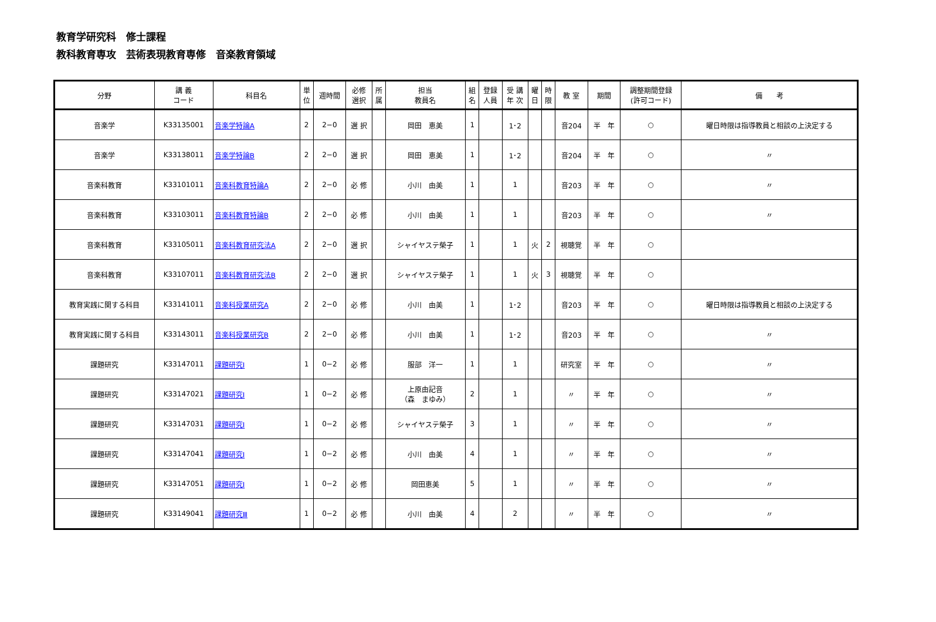教育学研究科　修士課程
教科教育専攻　芸術表現教育専修　音楽教育領域
| 分野 | 講 義 コード | 科目名 | 単 位 | 週時間 | 必修 選択 | 所 属 | 担当 教員名 | 組 名 | 登録 人員 | 受 講 年 次 | 曜 日 | 時 限 | 教 室 | 期間 | 調整期間登録 (許可コード) | 備 考 |
| --- | --- | --- | --- | --- | --- | --- | --- | --- | --- | --- | --- | --- | --- | --- | --- | --- |
| 音楽学 | K33135001 | 音楽学特論A | 2 | 2−0 | 選 択 | | 岡田 恵美 | 1 | | 1･2 | | | 音204 | 半 年 | ○ | 曜日時限は指導教員と相談の上決定する |
| 音楽学 | K33138011 | 音楽学特論B | 2 | 2−0 | 選 択 | | 岡田 恵美 | 1 | | 1･2 | | | 音204 | 半 年 | ○ | 〃 |
| 音楽科教育 | K33101011 | 音楽科教育特論A | 2 | 2−0 | 必 修 | | 小川 由美 | 1 | | 1 | | | 音203 | 半 年 | ○ | 〃 |
| 音楽科教育 | K33103011 | 音楽科教育特論B | 2 | 2−0 | 必 修 | | 小川 由美 | 1 | | 1 | | | 音203 | 半 年 | ○ | 〃 |
| 音楽科教育 | K33105011 | 音楽科教育研究法A | 2 | 2−0 | 選 択 | | シャイヤステ榮子 | 1 | | 1 | 火 | 2 | 視聴覚 | 半 年 | ○ | |
| 音楽科教育 | K33107011 | 音楽科教育研究法B | 2 | 2−0 | 選 択 | | シャイヤステ榮子 | 1 | | 1 | 火 | 3 | 視聴覚 | 半 年 | ○ | |
| 教育実践に関する科目 | K33141011 | 音楽科授業研究A | 2 | 2−0 | 必 修 | | 小川 由美 | 1 | | 1･2 | | | 音203 | 半 年 | ○ | 曜日時限は指導教員と相談の上決定する |
| 教育実践に関する科目 | K33143011 | 音楽科授業研究B | 2 | 2−0 | 必 修 | | 小川 由美 | 1 | | 1･2 | | | 音203 | 半 年 | ○ | 〃 |
| 課題研究 | K33147011 | 課題研究Ⅰ | 1 | 0−2 | 必 修 | | 服部 洋一 | 1 | | 1 | | | 研究室 | 半 年 | ○ | 〃 |
| 課題研究 | K33147021 | 課題研究Ⅰ | 1 | 0−2 | 必 修 | | 上原由記音 （森 まゆみ） | 2 | | 1 | | | 〃 | 半 年 | ○ | 〃 |
| 課題研究 | K33147031 | 課題研究Ⅰ | 1 | 0−2 | 必 修 | | シャイヤステ榮子 | 3 | | 1 | | | 〃 | 半 年 | ○ | 〃 |
| 課題研究 | K33147041 | 課題研究Ⅰ | 1 | 0−2 | 必 修 | | 小川 由美 | 4 | | 1 | | | 〃 | 半 年 | ○ | 〃 |
| 課題研究 | K33147051 | 課題研究Ⅰ | 1 | 0−2 | 必 修 | | 岡田恵美 | 5 | | 1 | | | 〃 | 半 年 | ○ | 〃 |
| 課題研究 | K33149041 | 課題研究Ⅲ | 1 | 0−2 | 必 修 | | 小川 由美 | 4 | | 2 | | | 〃 | 半 年 | ○ | 〃 |